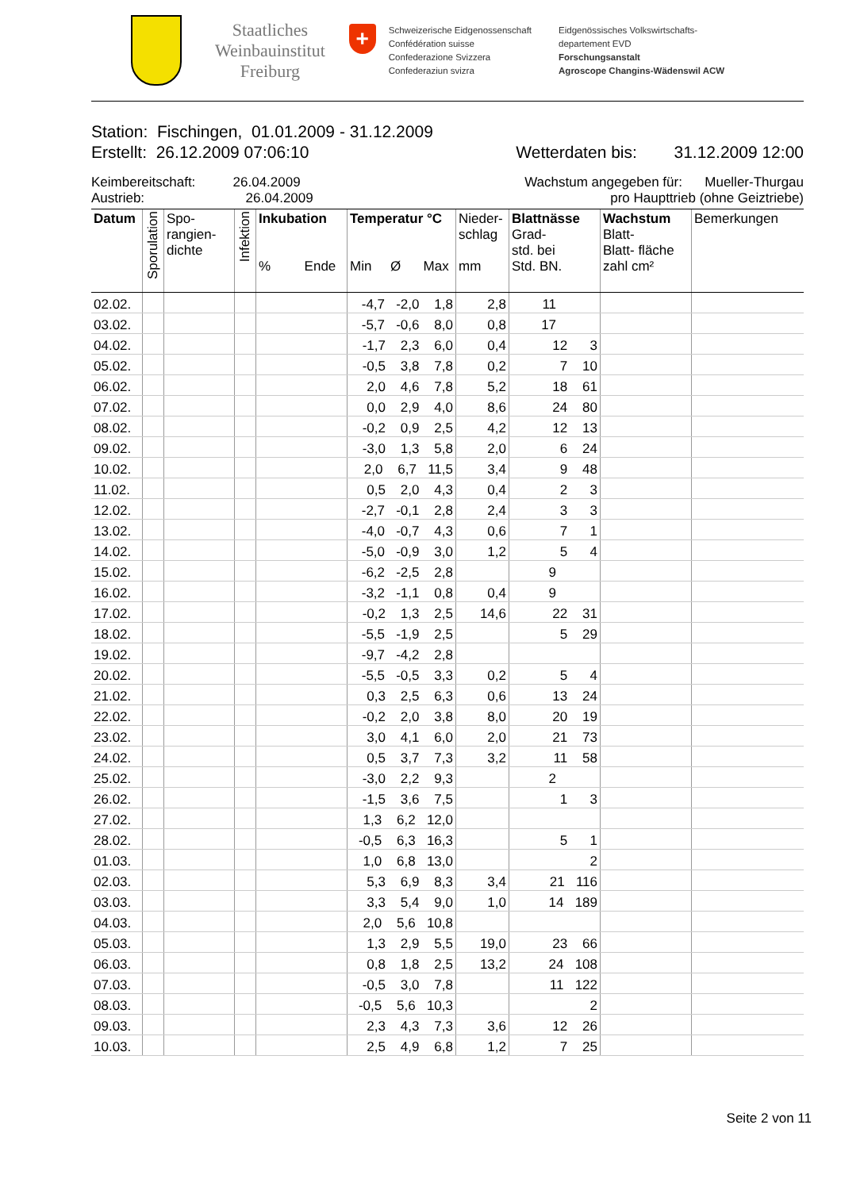Staatliches
Weinbauinstitut
Freiburg
+
Schweizerische Eidgenossenschaft
Confédération suisse
Confederazione Svizzera
Confederaziun svizra
Eidgenössisches Volkswirtschafts-
departement EVD
Forschungsanstalt
Agroscope Changins-Wädenswil ACW
Station: Fischingen, 01.01.2009 - 31.12.2009
Erstellt: 26.12.2009 07:06:10 Wetterdaten bis: 31.12.2009 12:00
Keimbereitschaft: 26.04.2009 Wachstum angegeben für: Mueller-Thurgau
Austrieb: 26.04.2009 pro Haupttrieb (ohne Geiztriebe)
| Datum | Sporulation | Spo- rangien- dichte | Infektion | Inkubation % Ende | Temperatur °C Min Ø Max | Nieder- schlag mm | Blattnässe Grad- std. bei Std. BN. | Wachstum Blatt- Blatt- fläche zahl cm² | Bemerkungen |
| --- | --- | --- | --- | --- | --- | --- | --- | --- | --- |
| 02.02. | | | | | -4,7 -2,0 1,8 | 2,8 | 11 | | |
| 03.02. | | | | | -5,7 -0,6 8,0 | 0,8 | 17 | | |
| 04.02. | | | | | -1,7 2,3 6,0 | 0,4 | 12 3 | | |
| 05.02. | | | | | -0,5 3,8 7,8 | 0,2 | 7 10 | | |
| 06.02. | | | | | 2,0 4,6 7,8 | 5,2 | 18 61 | | |
| 07.02. | | | | | 0,0 2,9 4,0 | 8,6 | 24 80 | | |
| 08.02. | | | | | -0,2 0,9 2,5 | 4,2 | 12 13 | | |
| 09.02. | | | | | -3,0 1,3 5,8 | 2,0 | 6 24 | | |
| 10.02. | | | | | 2,0 6,7 11,5 | 3,4 | 9 48 | | |
| 11.02. | | | | | 0,5 2,0 4,3 | 0,4 | 2 3 | | |
| 12.02. | | | | | -2,7 -0,1 2,8 | 2,4 | 3 3 | | |
| 13.02. | | | | | -4,0 -0,7 4,3 | 0,6 | 7 1 | | |
| 14.02. | | | | | -5,0 -0,9 3,0 | 1,2 | 5 4 | | |
| 15.02. | | | | | -6,2 -2,5 2,8 | | 9 | | |
| 16.02. | | | | | -3,2 -1,1 0,8 | 0,4 | 9 | | |
| 17.02. | | | | | -0,2 1,3 2,5 | 14,6 | 22 31 | | |
| 18.02. | | | | | -5,5 -1,9 2,5 | | 5 29 | | |
| 19.02. | | | | | -9,7 -4,2 2,8 | | | | |
| 20.02. | | | | | -5,5 -0,5 3,3 | 0,2 | 5 4 | | |
| 21.02. | | | | | 0,3 2,5 6,3 | 0,6 | 13 24 | | |
| 22.02. | | | | | -0,2 2,0 3,8 | 8,0 | 20 19 | | |
| 23.02. | | | | | 3,0 4,1 6,0 | 2,0 | 21 73 | | |
| 24.02. | | | | | 0,5 3,7 7,3 | 3,2 | 11 58 | | |
| 25.02. | | | | | -3,0 2,2 9,3 | | 2 | | |
| 26.02. | | | | | -1,5 3,6 7,5 | | 1 3 | | |
| 27.02. | | | | | 1,3 6,2 12,0 | | | | |
| 28.02. | | | | | -0,5 6,3 16,3 | | 5 1 | | |
| 01.03. | | | | | 1,0 6,8 13,0 | | 2 | | |
| 02.03. | | | | | 5,3 6,9 8,3 | 3,4 | 21 116 | | |
| 03.03. | | | | | 3,3 5,4 9,0 | 1,0 | 14 189 | | |
| 04.03. | | | | | 2,0 5,6 10,8 | | | | |
| 05.03. | | | | | 1,3 2,9 5,5 | 19,0 | 23 66 | | |
| 06.03. | | | | | 0,8 1,8 2,5 | 13,2 | 24 108 | | |
| 07.03. | | | | | -0,5 3,0 7,8 | | 11 122 | | |
| 08.03. | | | | | -0,5 5,6 10,3 | | 2 | | |
| 09.03. | | | | | 2,3 4,3 7,3 | 3,6 | 12 26 | | |
| 10.03. | | | | | 2,5 4,9 6,8 | 1,2 | 7 25 | | |
Seite 2 von 11